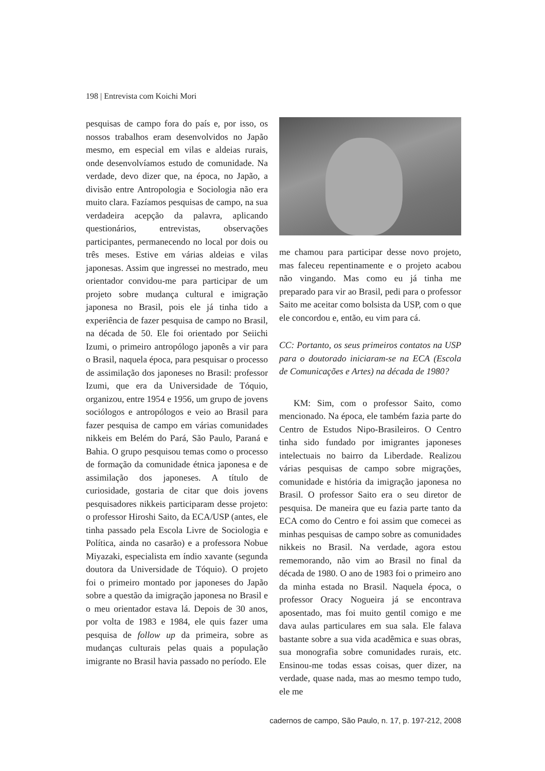198 | Entrevista com Koichi Mori
pesquisas de campo fora do país e, por isso, os nossos trabalhos eram desenvolvidos no Japão mesmo, em especial em vilas e aldeias rurais, onde desenvolvíamos estudo de comunidade. Na verdade, devo dizer que, na época, no Japão, a divisão entre Antropologia e Sociologia não era muito clara. Fazíamos pesquisas de campo, na sua verdadeira acepção da palavra, aplicando questionários, entrevistas, observações participantes, permanecendo no local por dois ou três meses. Estive em várias aldeias e vilas japonesas. Assim que ingressei no mestrado, meu orientador convidou-me para participar de um projeto sobre mudança cultural e imigração japonesa no Brasil, pois ele já tinha tido a experiência de fazer pesquisa de campo no Brasil, na década de 50. Ele foi orientado por Seiichi Izumi, o primeiro antropólogo japonês a vir para o Brasil, naquela época, para pesquisar o processo de assimilação dos japoneses no Brasil: professor Izumi, que era da Universidade de Tóquio, organizou, entre 1954 e 1956, um grupo de jovens sociólogos e antropólogos e veio ao Brasil para fazer pesquisa de campo em várias comunidades nikkeis em Belém do Pará, São Paulo, Paraná e Bahia. O grupo pesquisou temas como o processo de formação da comunidade étnica japonesa e de assimilação dos japoneses. A título de curiosidade, gostaria de citar que dois jovens pesquisadores nikkeis participaram desse projeto: o professor Hiroshi Saito, da ECA/USP (antes, ele tinha passado pela Escola Livre de Sociologia e Política, ainda no casarão) e a professora Nobue Miyazaki, especialista em índio xavante (segunda doutora da Universidade de Tóquio). O projeto foi o primeiro montado por japoneses do Japão sobre a questão da imigração japonesa no Brasil e o meu orientador estava lá. Depois de 30 anos, por volta de 1983 e 1984, ele quis fazer uma pesquisa de follow up da primeira, sobre as mudanças culturais pelas quais a população imigrante no Brasil havia passado no período. Ele
me chamou para participar desse novo projeto, mas faleceu repentinamente e o projeto acabou não vingando. Mas como eu já tinha me preparado para vir ao Brasil, pedi para o professor Saito me aceitar como bolsista da USP, com o que ele concordou e, então, eu vim para cá.
CC: Portanto, os seus primeiros contatos na USP para o doutorado iniciaram-se na ECA (Escola de Comunicações e Artes) na década de 1980?
KM: Sim, com o professor Saito, como mencionado. Na época, ele também fazia parte do Centro de Estudos Nipo-Brasileiros. O Centro tinha sido fundado por imigrantes japoneses intelectuais no bairro da Liberdade. Realizou várias pesquisas de campo sobre migrações, comunidade e história da imigração japonesa no Brasil. O professor Saito era o seu diretor de pesquisa. De maneira que eu fazia parte tanto da ECA como do Centro e foi assim que comecei as minhas pesquisas de campo sobre as comunidades nikkeis no Brasil. Na verdade, agora estou rememorando, não vim ao Brasil no final da década de 1980. O ano de 1983 foi o primeiro ano da minha estada no Brasil. Naquela época, o professor Oracy Nogueira já se encontrava aposentado, mas foi muito gentil comigo e me dava aulas particulares em sua sala. Ele falava bastante sobre a sua vida acadêmica e suas obras, sua monografia sobre comunidades rurais, etc. Ensinou-me todas essas coisas, quer dizer, na verdade, quase nada, mas ao mesmo tempo tudo, ele me
cadernos de campo, São Paulo, n. 17, p. 197-212, 2008